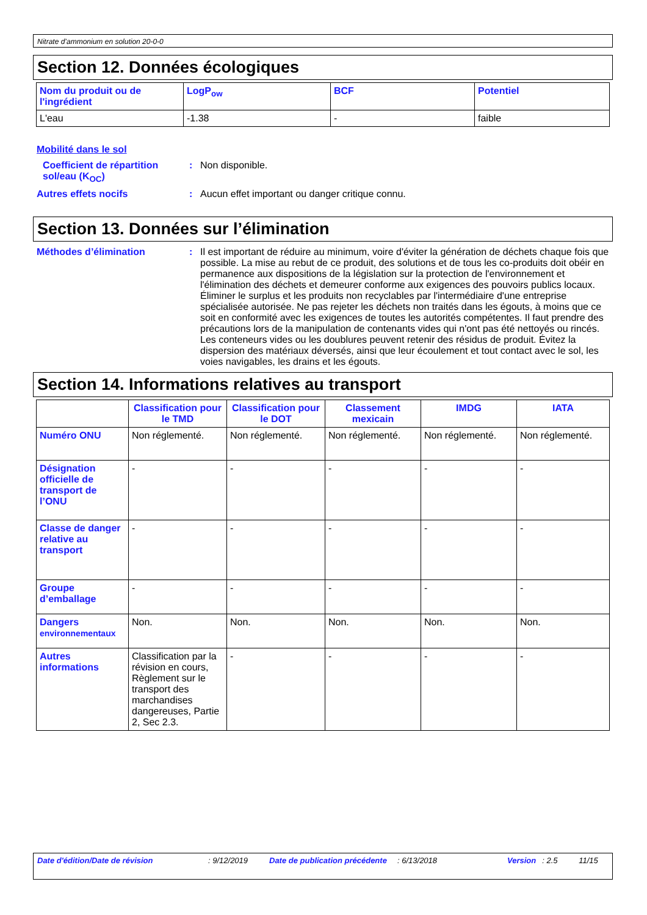Nitrate d’ammonium en solution 20-0-0
Section 12. Données écologiques
| Nom du produit ou de l'ingrédient | LogP<sub>ow</sub> | BCF | Potentiel |
| --- | --- | --- | --- |
| L'eau | -1.38 | - | faible |
Mobilité dans le sol
Coefficient de répartition sol/eau (K<sub>OC</sub>)
: Non disponible.
Autres effets nocifs : Aucun effet important ou danger critique connu.
Section 13. Données sur l’élimination
Méthodes d’élimination : Il est important de réduire au minimum, voire d'éviter la génération de déchets chaque fois que possible. La mise au rebut de ce produit, des solutions et de tous les co-produits doit obéir en permanence aux dispositions de la législation sur la protection de l'environnement et l'élimination des déchets et demeurer conforme aux exigences des pouvoirs publics locaux. Éliminer le surplus et les produits non recyclables par l'intermédiaire d'une entreprise spécialisée autorisée. Ne pas rejeter les déchets non traités dans les égouts, à moins que ce soit en conformité avec les exigences de toutes les autorités compétentes. Il faut prendre des précautions lors de la manipulation de contenants vides qui n'ont pas été nettoyés ou rincés. Les conteneurs vides ou les doublures peuvent retenir des résidus de produit. Évitez la dispersion des matériaux déversés, ainsi que leur écoulement et tout contact avec le sol, les voies navigables, les drains et les égouts.
Section 14. Informations relatives au transport
| | Classification pour le TMD | Classification pour le DOT | Classement mexicain | IMDG | IATA |
| --- | --- | --- | --- | --- | --- |
| Numéro ONU | Non réglementé. | Non réglementé. | Non réglementé. | Non réglementé. | Non réglementé. |
| Désignation officielle de transport de l’ONU | - | - | - | - | - |
| Classe de danger relative au transport | - | - | - | - | - |
| Groupe d’emballage | - | - | - | - | - |
| Dangers environnementaux | Non. | Non. | Non. | Non. | Non. |
| Autres informations | Classification par la révision en cours, Règlement sur le transport des marchandises dangereuses, Partie 2, Sec 2.3. | - | - | - | - |
Date d'édition/Date de révision : 9/12/2019 Date de publication précédente
: 6/13/2018 Version : 2.5 11/15